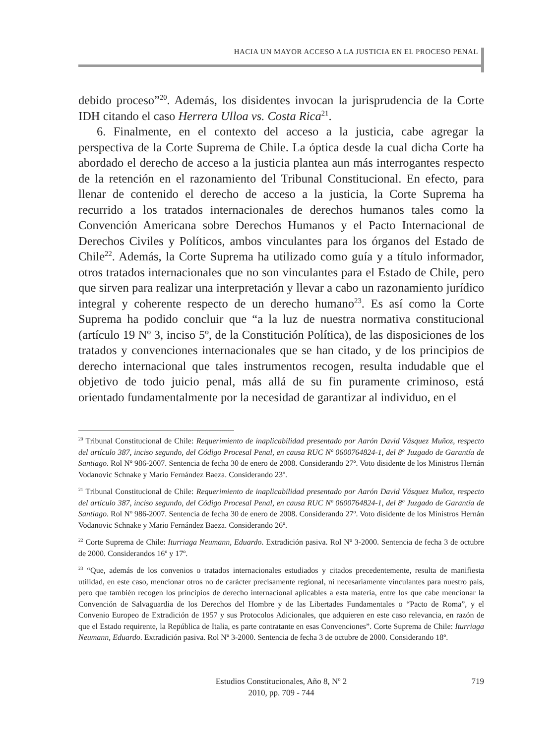HACIA UN MAYOR ACCESO A LA JUSTICIA EN EL PROCESO PENAL
debido proceso”<sup>20</sup>. Además, los disidentes invocan la jurisprudencia de la Corte IDH citando el caso Herrera Ulloa vs. Costa Rica<sup>21</sup>.
6. Finalmente, en el contexto del acceso a la justicia, cabe agregar la perspectiva de la Corte Suprema de Chile. La óptica desde la cual dicha Corte ha abordado el derecho de acceso a la justicia plantea aun más interrogantes respecto de la retención en el razonamiento del Tribunal Constitucional. En efecto, para llenar de contenido el derecho de acceso a la justicia, la Corte Suprema ha recurrido a los tratados internacionales de derechos humanos tales como la Convención Americana sobre Derechos Humanos y el Pacto Internacional de Derechos Civiles y Políticos, ambos vinculantes para los órganos del Estado de Chile<sup>22</sup>. Además, la Corte Suprema ha utilizado como guía y a título informador, otros tratados internacionales que no son vinculantes para el Estado de Chile, pero que sirven para realizar una interpretación y llevar a cabo un razonamiento jurídico integral y coherente respecto de un derecho humano<sup>23</sup>. Es así como la Corte Suprema ha podido concluir que “a la luz de nuestra normativa constitucional (artículo 19 Nº 3, inciso 5º, de la Constitución Política), de las disposiciones de los tratados y convenciones internacionales que se han citado, y de los principios de derecho internacional que tales instrumentos recogen, resulta indudable que el objetivo de todo juicio penal, más allá de su fin puramente criminoso, está orientado fundamentalmente por la necesidad de garantizar al individuo, en el
<sup>20</sup> Tribunal Constitucional de Chile: Requerimiento de inaplicabilidad presentado por Aarón David Vásquez Muñoz, respecto del artículo 387, inciso segundo, del Código Procesal Penal, en causa RUC Nº 0600764824-1, del 8º Juzgado de Garantía de Santiago. Rol Nº 986-2007. Sentencia de fecha 30 de enero de 2008. Considerando 27º. Voto disidente de los Ministros Hernán Vodanovic Schnake y Mario Fernández Baeza. Considerando 23º.
<sup>21</sup> Tribunal Constitucional de Chile: Requerimiento de inaplicabilidad presentado por Aarón David Vásquez Muñoz, respecto del artículo 387, inciso segundo, del Código Procesal Penal, en causa RUC Nº 0600764824-1, del 8º Juzgado de Garantía de Santiago. Rol Nº 986-2007. Sentencia de fecha 30 de enero de 2008. Considerando 27º. Voto disidente de los Ministros Hernán Vodanovic Schnake y Mario Fernández Baeza. Considerando 26º.
<sup>22</sup> Corte Suprema de Chile: Iturriaga Neumann, Eduardo. Extradición pasiva. Rol Nº 3-2000. Sentencia de fecha 3 de octubre de 2000. Considerandos 16º y 17º.
<sup>23</sup> “Que, además de los convenios o tratados internacionales estudiados y citados precedentemente, resulta de manifiesta utilidad, en este caso, mencionar otros no de carácter precisamente regional, ni necesariamente vinculantes para nuestro país, pero que también recogen los principios de derecho internacional aplicables a esta materia, entre los que cabe mencionar la Convención de Salvaguardia de los Derechos del Hombre y de las Libertades Fundamentales o “Pacto de Roma”, y el Convenio Europeo de Extradición de 1957 y sus Protocolos Adicionales, que adquieren en este caso relevancia, en razón de que el Estado requirente, la República de Italia, es parte contratante en esas Convenciones”. Corte Suprema de Chile: Iturriaga Neumann, Eduardo. Extradición pasiva. Rol Nº 3-2000. Sentencia de fecha 3 de octubre de 2000. Considerando 18º.
Estudios Constitucionales, Año 8, Nº 2
2010, pp. 709 - 744
719